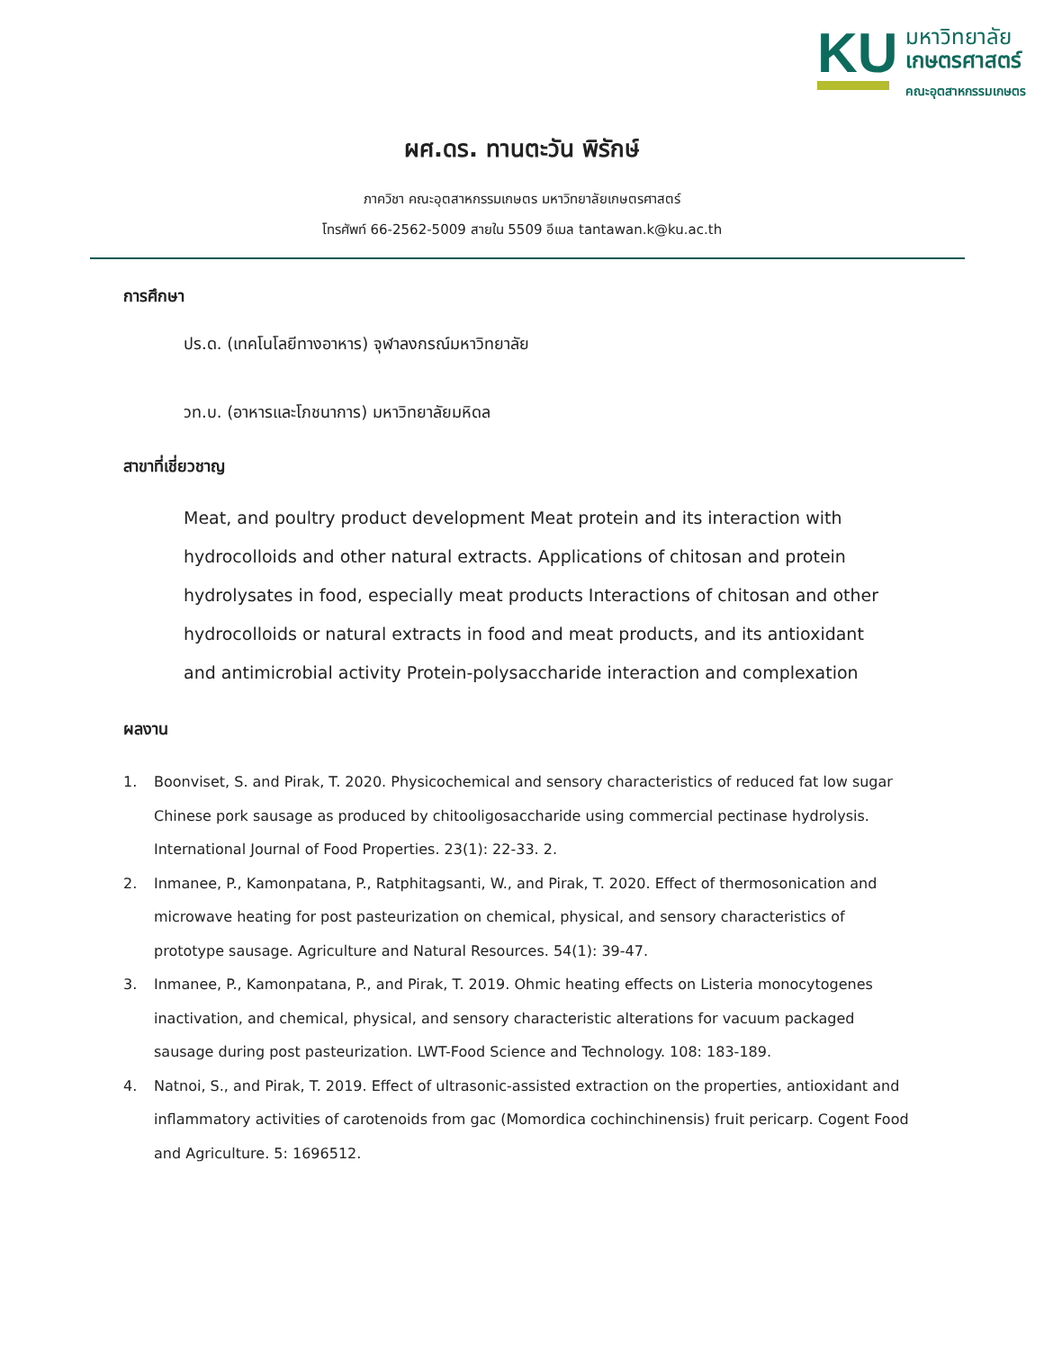KU
มหาวิทยาลัย
เกษตรศาสตร์
คณะอุตสาหกรรมเกษตร
ผศ.ดร. ทานตะวัน พิรักษ์
ภาควิชา คณะอุตสาหกรรมเกษตร มหาวิทยาลัยเกษตรศาสตร์
โทรศัพท์ 66-2562-5009 สายใน 5509 อีเมล tantawan.k@ku.ac.th
การศึกษา
ปร.ด. (เทคโนโลยีทางอาหาร) จุฬาลงกรณ์มหาวิทยาลัย
วท.บ. (อาหารและโภชนาการ) มหาวิทยาลัยมหิดล
สาขาที่เชี่ยวชาญ
Meat, and poultry product development Meat protein and its interaction with hydrocolloids and other natural extracts. Applications of chitosan and protein hydrolysates in food, especially meat products Interactions of chitosan and other hydrocolloids or natural extracts in food and meat products, and its antioxidant and antimicrobial activity Protein-polysaccharide interaction and complexation
ผลงาน
1. Boonviset, S. and Pirak, T. 2020. Physicochemical and sensory characteristics of reduced fat low sugar Chinese pork sausage as produced by chitooligosaccharide using commercial pectinase hydrolysis. International Journal of Food Properties. 23(1): 22-33. 2.
2. Inmanee, P., Kamonpatana, P., Ratphitagsanti, W., and Pirak, T. 2020. Effect of thermosonication and microwave heating for post pasteurization on chemical, physical, and sensory characteristics of prototype sausage. Agriculture and Natural Resources. 54(1): 39-47.
3. Inmanee, P., Kamonpatana, P., and Pirak, T. 2019. Ohmic heating effects on Listeria monocytogenes inactivation, and chemical, physical, and sensory characteristic alterations for vacuum packaged sausage during post pasteurization. LWT-Food Science and Technology. 108: 183-189.
4. Natnoi, S., and Pirak, T. 2019. Effect of ultrasonic-assisted extraction on the properties, antioxidant and inflammatory activities of carotenoids from gac (Momordica cochinchinensis) fruit pericarp. Cogent Food and Agriculture. 5: 1696512.